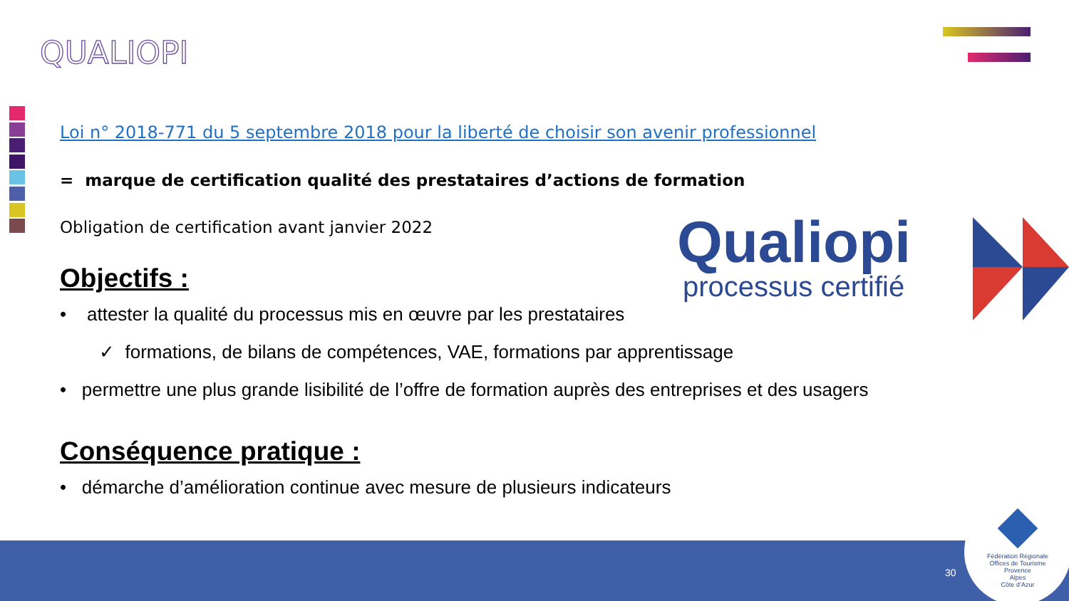QUALIOPI
Qualiopi
processus certifié
Loi n° 2018-771 du 5 septembre 2018 pour la liberté de choisir son avenir professionnel
= marque de certification qualité des prestataires d’actions de formation
Obligation de certification avant janvier 2022
Objectifs :
• attester la qualité du processus mis en œuvre par les prestataires
✓ formations, de bilans de compétences, VAE, formations par apprentissage
• permettre une plus grande lisibilité de l’offre de formation auprès des entreprises et des usagers
Conséquence pratique :
• démarche d’amélioration continue avec mesure de plusieurs indicateurs
30
Fédération Régionale
Offices de Tourisme
Provence
Alpes
Côte d’Azur